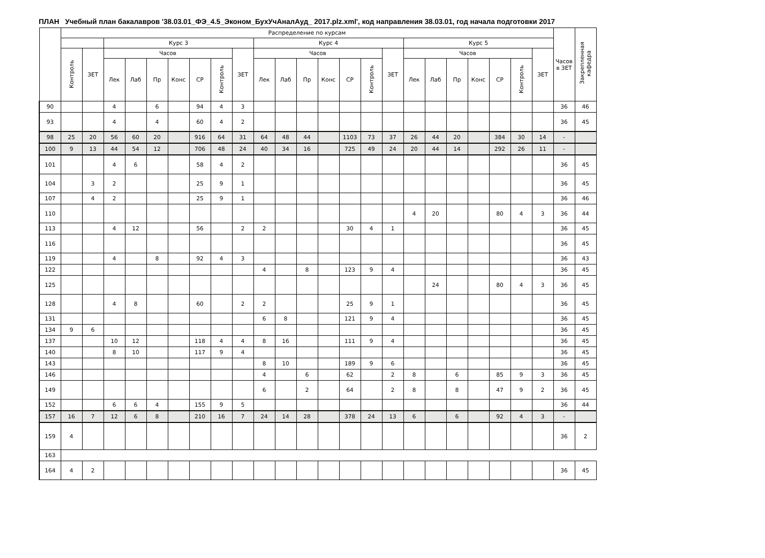ПЛАН Учебный план бакалавров '38.03.01_ФЭ_4.5_Эконом_БухУчАналАуд_ 2017.plz.xml', код направления 38.03.01, год начала подготовки 2017
| | Распределение по курсам | | | | | | | | | | | | | | | | | | | | | | | Часов в ЗЕТ | Закрепленная кафедра |
| --- | --- | --- | --- | --- | --- | --- | --- | --- | --- | --- | --- | --- | --- | --- | --- | --- | --- | --- | --- | --- | --- | --- | --- | --- | --- |
| | | | Курс 3 | | | | | | | Курс 4 | | | | | | | Курс 5 | | | | | | | | |
| | Контроль | ЗЕТ | Часов | | | | | | ЗЕТ | Часов | | | | | | ЗЕТ | Часов | | | | | | ЗЕТ | | |
| | | | Лек | Лаб | Пр | Конс | СР | Контроль | | Лек | Лаб | Пр | Конс | СР | Контроль | | Лек | Лаб | Пр | Конс | СР | Контроль | | | |
| 90 | | | 4 | | 6 | | 94 | 4 | 3 | | | | | | | | | | | | | | | 36 | 46 |
| 93 | | | 4 | | 4 | | 60 | 4 | 2 | | | | | | | | | | | | | | | 36 | 45 |
| 98 | 25 | 20 | 56 | 60 | 20 | | 916 | 64 | 31 | 64 | 48 | 44 | | 1103 | 73 | 37 | 26 | 44 | 20 | | 384 | 30 | 14 | - | |
| 100 | 9 | 13 | 44 | 54 | 12 | | 706 | 48 | 24 | 40 | 34 | 16 | | 725 | 49 | 24 | 20 | 44 | 14 | | 292 | 26 | 11 | - | |
| 101 | | | 4 | 6 | | | 58 | 4 | 2 | | | | | | | | | | | | | | | 36 | 45 |
| 104 | | 3 | 2 | | | | 25 | 9 | 1 | | | | | | | | | | | | | | | 36 | 45 |
| 107 | | 4 | 2 | | | | 25 | 9 | 1 | | | | | | | | | | | | | | | 36 | 46 |
| 110 | | | | | | | | | | | | | | | | | 4 | 20 | | | 80 | 4 | 3 | 36 | 44 |
| 113 | | | 4 | 12 | | | 56 | | 2 | 2 | | | | 30 | 4 | 1 | | | | | | | | 36 | 45 |
| 116 | | | | | | | | | | | | | | | | | | | | | | | | 36 | 45 |
| 119 | | | 4 | | 8 | | 92 | 4 | 3 | | | | | | | | | | | | | | | 36 | 43 |
| 122 | | | | | | | | | | 4 | | 8 | | 123 | 9 | 4 | | | | | | | | 36 | 45 |
| 125 | | | | | | | | | | | | | | | | | | 24 | | | 80 | 4 | 3 | 36 | 45 |
| 128 | | | 4 | 8 | | | 60 | | 2 | 2 | | | | 25 | 9 | 1 | | | | | | | | 36 | 45 |
| 131 | | | | | | | | | | 6 | 8 | | | 121 | 9 | 4 | | | | | | | | 36 | 45 |
| 134 | 9 | 6 | | | | | | | | | | | | | | | | | | | | | | 36 | 45 |
| 137 | | | 10 | 12 | | | 118 | 4 | 4 | 8 | 16 | | | 111 | 9 | 4 | | | | | | | | 36 | 45 |
| 140 | | | 8 | 10 | | | 117 | 9 | 4 | | | | | | | | | | | | | | | 36 | 45 |
| 143 | | | | | | | | | | 8 | 10 | | | 189 | 9 | 6 | | | | | | | | 36 | 45 |
| 146 | | | | | | | | | | 4 | | 6 | | 62 | | 2 | 8 | | 6 | | 85 | 9 | 3 | 36 | 45 |
| 149 | | | | | | | | | | 6 | | 2 | | 64 | | 2 | 8 | | 8 | | 47 | 9 | 2 | 36 | 45 |
| 152 | | | 6 | 6 | 4 | | 155 | 9 | 5 | | | | | | | | | | | | | | | 36 | 44 |
| 157 | 16 | 7 | 12 | 6 | 8 | | 210 | 16 | 7 | 24 | 14 | 28 | | 378 | 24 | 13 | 6 | | 6 | | 92 | 4 | 3 | - | |
| 159 | 4 | | | | | | | | | | | | | | | | | | | | | | | 36 | 2 |
| 163 | | | | | | | | | | | | | | | | | | | | | | | | | |
| 164 | 4 | 2 | | | | | | | | | | | | | | | | | | | | | | 36 | 45 |